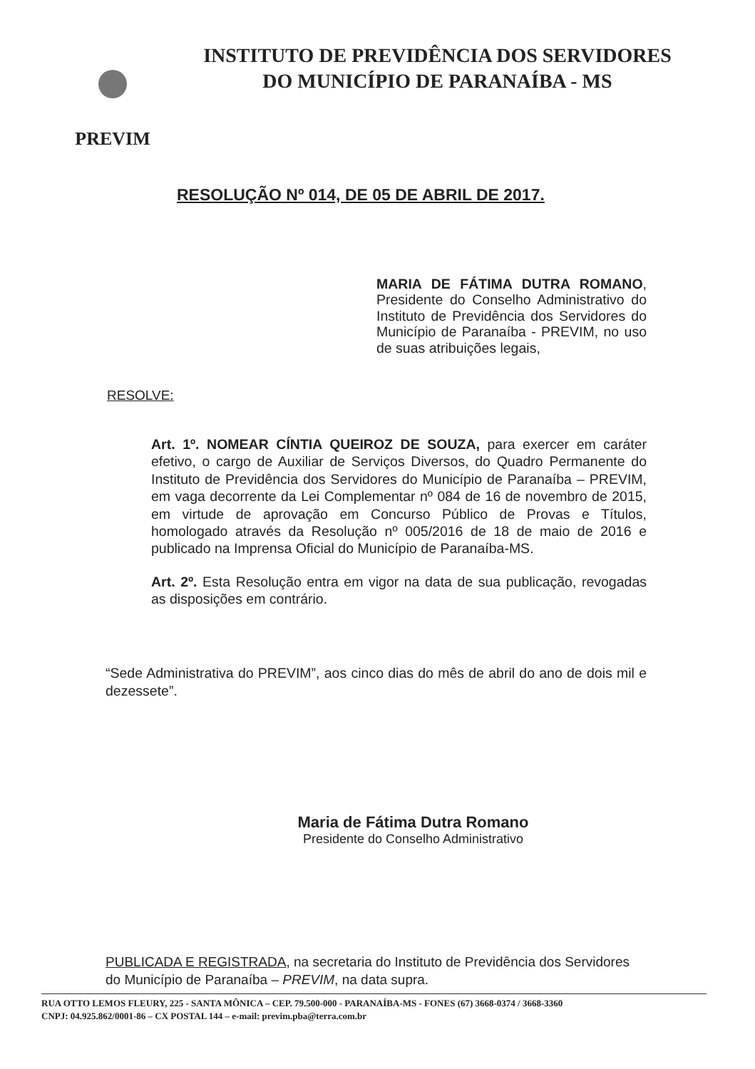PREVIM
INSTITUTO DE PREVIDÊNCIA DOS SERVIDORES
DO MUNICÍPIO DE PARANAÍBA - MS
RESOLUÇÃO Nº 014, DE 05 DE ABRIL DE 2017.
MARIA DE FÁTIMA DUTRA ROMANO, Presidente do Conselho Administrativo do Instituto de Previdência dos Servidores do Município de Paranaíba - PREVIM, no uso de suas atribuições legais,
RESOLVE:
Art. 1º. NOMEAR CÍNTIA QUEIROZ DE SOUZA, para exercer em caráter efetivo, o cargo de Auxiliar de Serviços Diversos, do Quadro Permanente do Instituto de Previdência dos Servidores do Município de Paranaíba – PREVIM, em vaga decorrente da Lei Complementar nº 084 de 16 de novembro de 2015, em virtude de aprovação em Concurso Público de Provas e Títulos, homologado através da Resolução nº 005/2016 de 18 de maio de 2016 e publicado na Imprensa Oficial do Município de Paranaíba-MS.
Art. 2º. Esta Resolução entra em vigor na data de sua publicação, revogadas as disposições em contrário.
“Sede Administrativa do PREVIM”, aos cinco dias do mês de abril do ano de dois mil e dezessete”.
Maria de Fátima Dutra Romano
Presidente do Conselho Administrativo
PUBLICADA E REGISTRADA, na secretaria do Instituto de Previdência dos Servidores do Município de Paranaíba – PREVIM, na data supra.
RUA OTTO LEMOS FLEURY, 225 - SANTA MÔNICA – CEP. 79.500-000 - PARANAÍBA-MS - FONES (67) 3668-0374 / 3668-3360
CNPJ: 04.925.862/0001-86 – CX POSTAL 144 – e-mail: previm.pba@terra.com.br